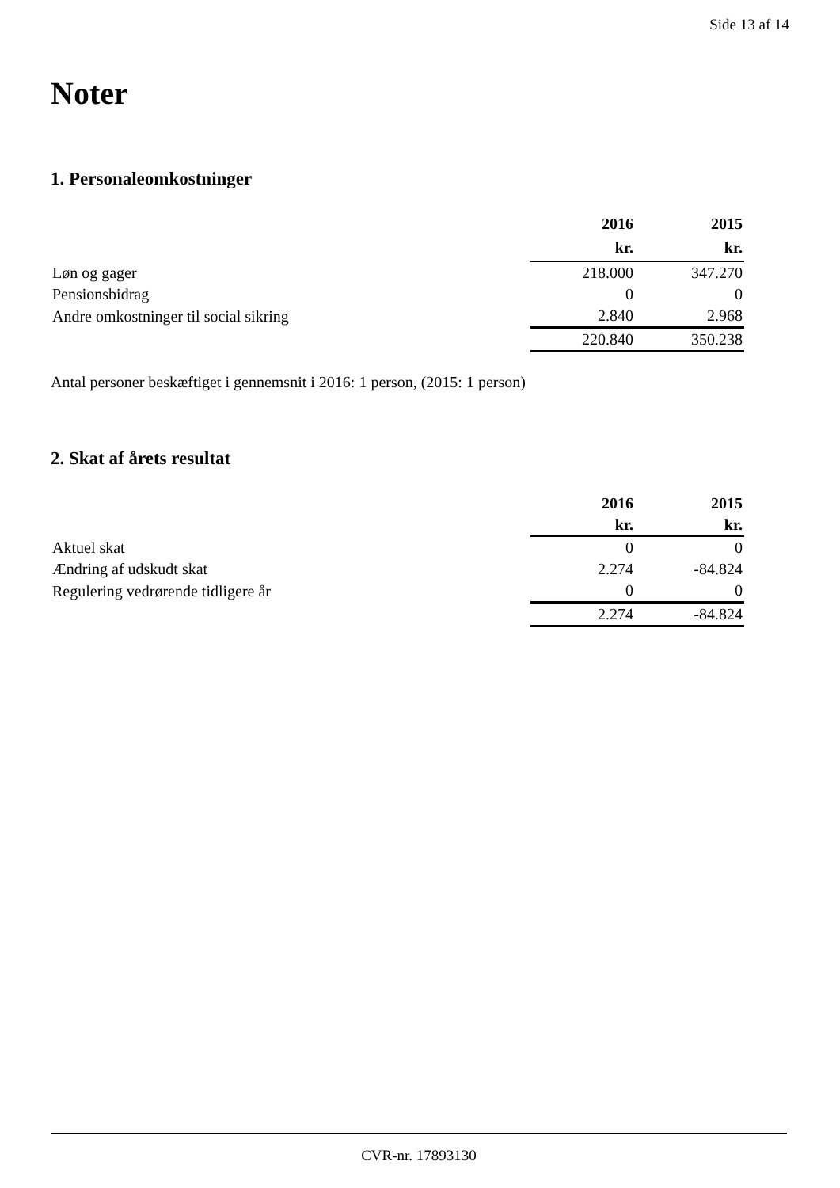Side 13 af 14
Noter
1. Personaleomkostninger
| | 2016 | | 2015 |
| | kr. | | kr. |
| Løn og gager | 218.000 | | 347.270 |
| Pensionsbidrag | 0 | | 0 |
| Andre omkostninger til social sikring | 2.840 | | 2.968 |
| | 220.840 | | 350.238 |
Antal personer beskæftiget i gennemsnit i 2016: 1 person, (2015: 1 person)
2. Skat af årets resultat
| | 2016 | | 2015 |
| | kr. | | kr. |
| Aktuel skat | 0 | | 0 |
| Ændring af udskudt skat | 2.274 | | -84.824 |
| Regulering vedrørende tidligere år | 0 | | 0 |
| | 2.274 | | -84.824 |
CVR-nr. 17893130